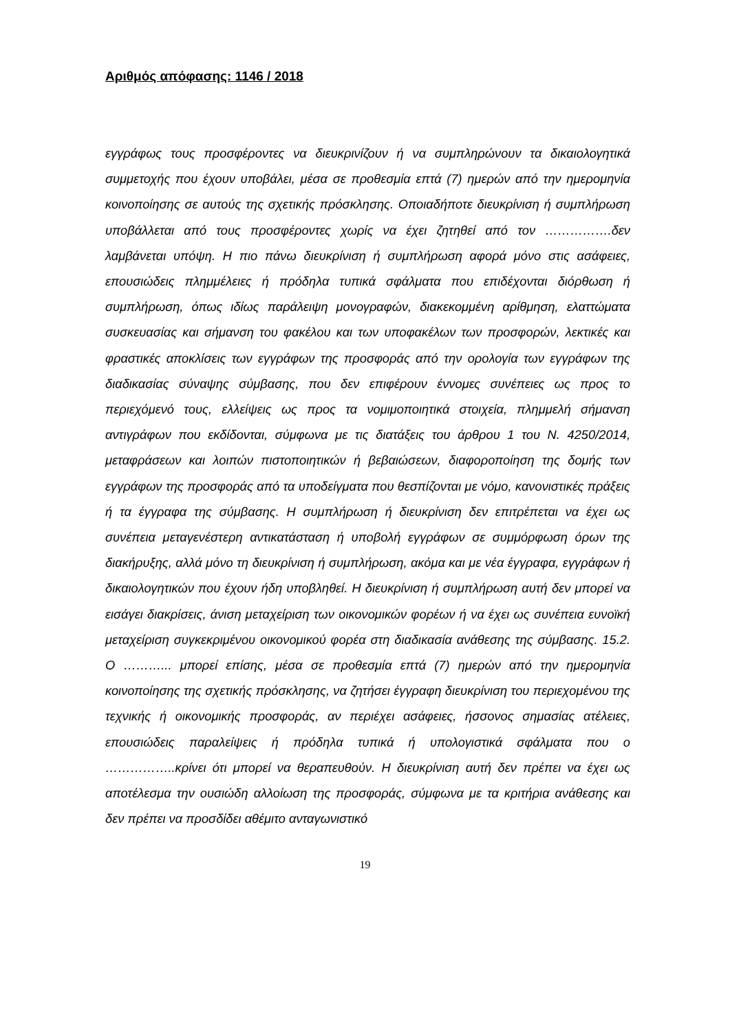Αριθμός απόφασης: 1146 / 2018
εγγράφως τους προσφέροντες να διευκρινίζουν ή να συμπληρώνουν τα δικαιολογητικά συμμετοχής που έχουν υποβάλει, μέσα σε προθεσμία επτά (7) ημερών από την ημερομηνία κοινοποίησης σε αυτούς της σχετικής πρόσκλησης. Οποιαδήποτε διευκρίνιση ή συμπλήρωση υποβάλλεται από τους προσφέροντες χωρίς να έχει ζητηθεί από τον …………….δεν λαμβάνεται υπόψη. Η πιο πάνω διευκρίνιση ή συμπλήρωση αφορά μόνο στις ασάφειες, επουσιώδεις πλημμέλειες ή πρόδηλα τυπικά σφάλματα που επιδέχονται διόρθωση ή συμπλήρωση, όπως ιδίως παράλειψη μονογραφών, διακεκομμένη αρίθμηση, ελαττώματα συσκευασίας και σήμανση του φακέλου και των υποφακέλων των προσφορών, λεκτικές και φραστικές αποκλίσεις των εγγράφων της προσφοράς από την ορολογία των εγγράφων της διαδικασίας σύναψης σύμβασης, που δεν επιφέρουν έννομες συνέπειες ως προς το περιεχόμενό τους, ελλείψεις ως προς τα νομιμοποιητικά στοιχεία, πλημμελή σήμανση αντιγράφων που εκδίδονται, σύμφωνα με τις διατάξεις του άρθρου 1 του Ν. 4250/2014, μεταφράσεων και λοιπών πιστοποιητικών ή βεβαιώσεων, διαφοροποίηση της δομής των εγγράφων της προσφοράς από τα υποδείγματα που θεσπίζονται με νόμο, κανονιστικές πράξεις ή τα έγγραφα της σύμβασης. Η συμπλήρωση ή διευκρίνιση δεν επιτρέπεται να έχει ως συνέπεια μεταγενέστερη αντικατάσταση ή υποβολή εγγράφων σε συμμόρφωση όρων της διακήρυξης, αλλά μόνο τη διευκρίνιση ή συμπλήρωση, ακόμα και με νέα έγγραφα, εγγράφων ή δικαιολογητικών που έχουν ήδη υποβληθεί. Η διευκρίνιση ή συμπλήρωση αυτή δεν μπορεί να εισάγει διακρίσεις, άνιση μεταχείριση των οικονομικών φορέων ή να έχει ως συνέπεια ευνοϊκή μεταχείριση συγκεκριμένου οικονομικού φορέα στη διαδικασία ανάθεσης της σύμβασης. 15.2. Ο ………... μπορεί επίσης, μέσα σε προθεσμία επτά (7) ημερών από την ημερομηνία κοινοποίησης της σχετικής πρόσκλησης, να ζητήσει έγγραφη διευκρίνιση του περιεχομένου της τεχνικής ή οικονομικής προσφοράς, αν περιέχει ασάφειες, ήσσονος σημασίας ατέλειες, επουσιώδεις παραλείψεις ή πρόδηλα τυπικά ή υπολογιστικά σφάλματα που ο ……………..κρίνει ότι μπορεί να θεραπευθούν. Η διευκρίνιση αυτή δεν πρέπει να έχει ως αποτέλεσμα την ουσιώδη αλλοίωση της προσφοράς, σύμφωνα με τα κριτήρια ανάθεσης και δεν πρέπει να προσδίδει αθέμιτο ανταγωνιστικό
19